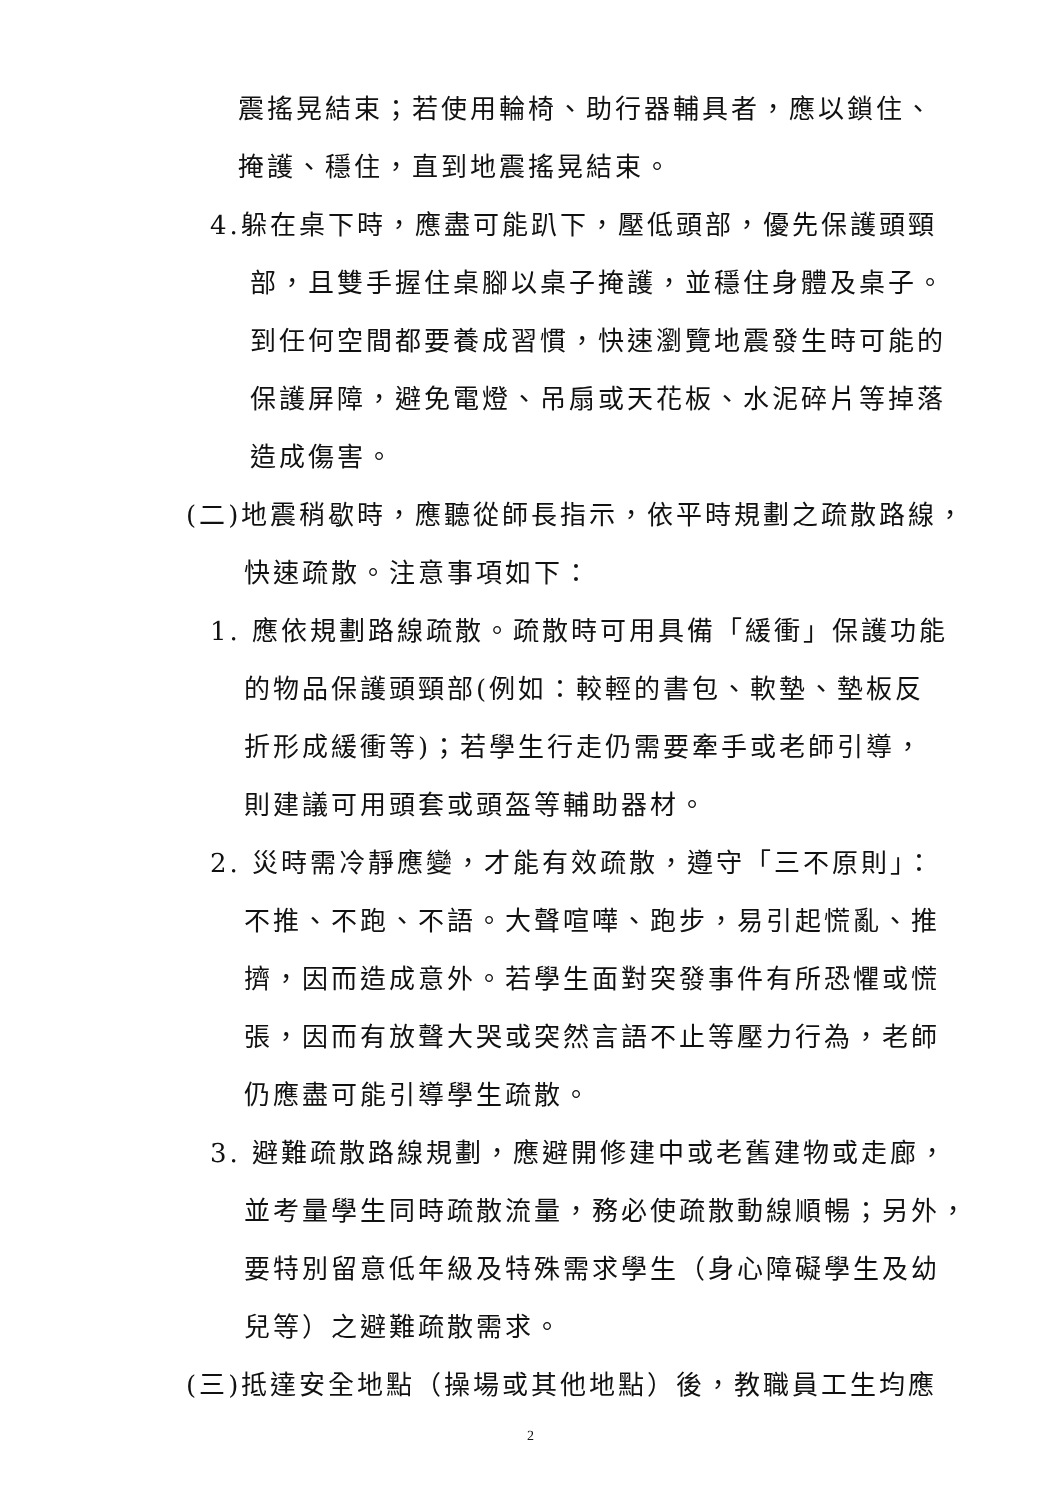震搖晃結束；若使用輪椅、助行器輔具者，應以鎖住、
掩護、穩住，直到地震搖晃結束。
4.躲在桌下時，應盡可能趴下，壓低頭部，優先保護頭頸
部，且雙手握住桌腳以桌子掩護，並穩住身體及桌子。
到任何空間都要養成習慣，快速瀏覽地震發生時可能的
保護屏障，避免電燈、吊扇或天花板、水泥碎片等掉落
造成傷害。
(二)地震稍歇時，應聽從師長指示，依平時規劃之疏散路線，
快速疏散。注意事項如下：
1. 應依規劃路線疏散。疏散時可用具備「緩衝」保護功能
的物品保護頭頸部(例如：較輕的書包、軟墊、墊板反
折形成緩衝等)；若學生行走仍需要牽手或老師引導，
則建議可用頭套或頭盔等輔助器材。
2. 災時需冷靜應變，才能有效疏散，遵守「三不原則」：
不推、不跑、不語。大聲喧嘩、跑步，易引起慌亂、推
擠，因而造成意外。若學生面對突發事件有所恐懼或慌
張，因而有放聲大哭或突然言語不止等壓力行為，老師
仍應盡可能引導學生疏散。
3. 避難疏散路線規劃，應避開修建中或老舊建物或走廊，
並考量學生同時疏散流量，務必使疏散動線順暢；另外，
要特別留意低年級及特殊需求學生（身心障礙學生及幼
兒等）之避難疏散需求。
(三)抵達安全地點（操場或其他地點）後，教職員工生均應
2